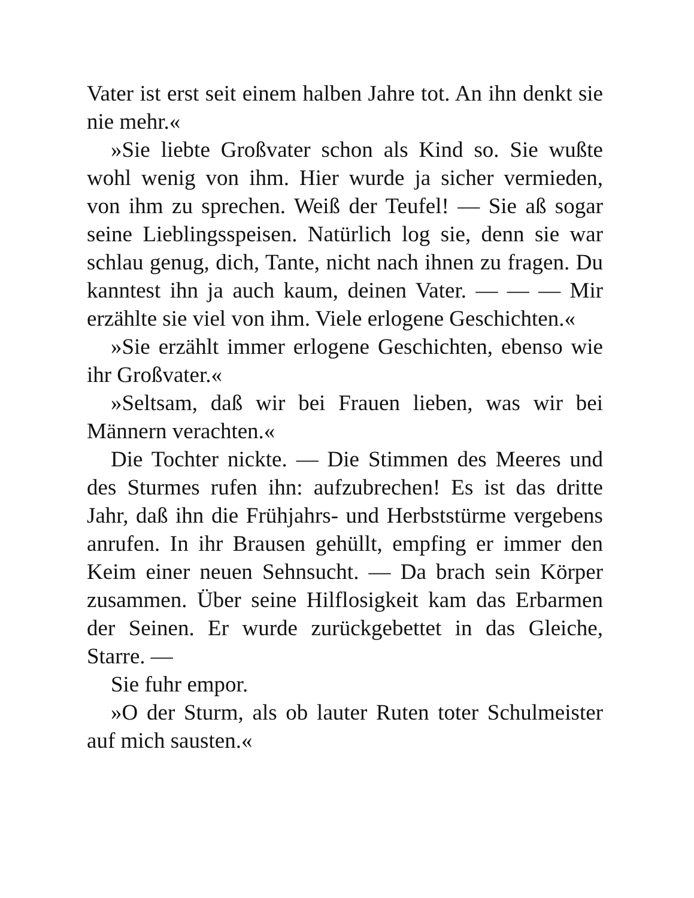Vater ist erst seit einem halben Jahre tot. An ihn denkt sie nie mehr.«
»Sie liebte Großvater schon als Kind so. Sie wußte wohl wenig von ihm. Hier wurde ja sicher vermieden, von ihm zu sprechen. Weiß der Teufel! — Sie aß sogar seine Lieblingsspeisen. Natürlich log sie, denn sie war schlau genug, dich, Tante, nicht nach ihnen zu fragen. Du kanntest ihn ja auch kaum, deinen Vater. — — — Mir erzählte sie viel von ihm. Viele erlogene Geschichten.«
»Sie erzählt immer erlogene Geschichten, ebenso wie ihr Großvater.«
»Seltsam, daß wir bei Frauen lieben, was wir bei Männern verachten.«
Die Tochter nickte. — Die Stimmen des Meeres und des Sturmes rufen ihn: aufzubrechen! Es ist das dritte Jahr, daß ihn die Frühjahrs- und Herbststürme vergebens anrufen. In ihr Brausen gehüllt, empfing er immer den Keim einer neuen Sehnsucht. — Da brach sein Körper zusammen. Über seine Hilflosigkeit kam das Erbarmen der Seinen. Er wurde zurückgebettet in das Gleiche, Starre. —
Sie fuhr empor.
»O der Sturm, als ob lauter Ruten toter Schulmeister auf mich sausten.«